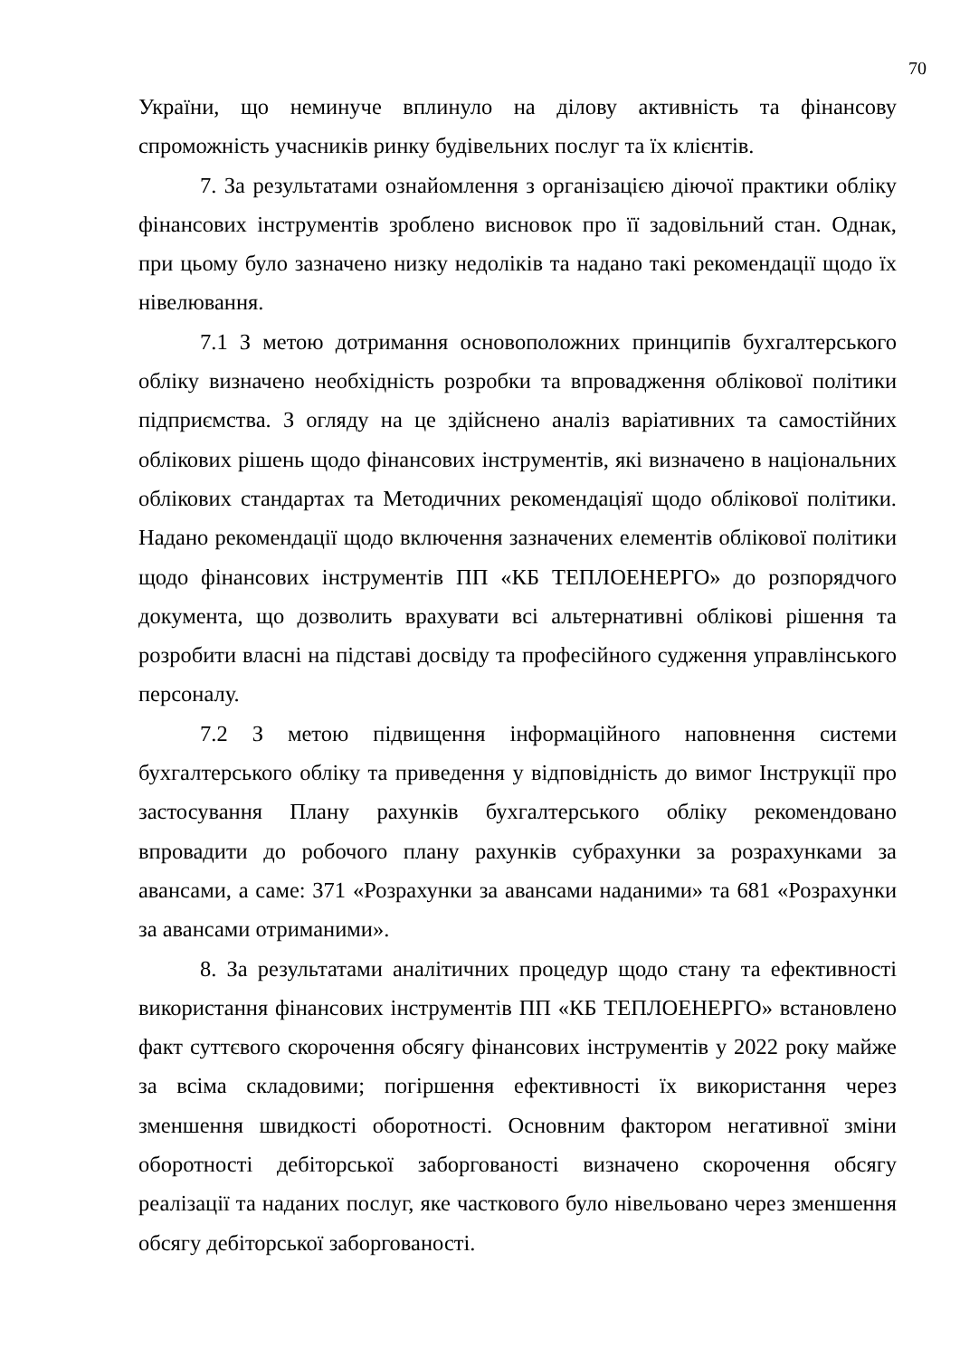70
України, що неминуче вплинуло на ділову активність та фінансову спроможність учасників ринку будівельних послуг та їх клієнтів.
7. За результатами ознайомлення з організацією діючої практики обліку фінансових інструментів зроблено висновок про її задовільний стан. Однак, при цьому було зазначено низку недоліків та надано такі рекомендації щодо їх нівелювання.
7.1 З метою дотримання основоположних принципів бухгалтерського обліку визначено необхідність розробки та впровадження облікової політики підприємства. З огляду на це здійснено аналіз варіативних та самостійних облікових рішень щодо фінансових інструментів, які визначено в національних облікових стандартах та Методичних рекомендаціяї щодо облікової політики. Надано рекомендації щодо включення зазначених елементів облікової політики щодо фінансових інструментів ПП «КБ ТЕПЛОЕНЕРГО» до розпорядчого документа, що дозволить врахувати всі альтернативні облікові рішення та розробити власні на підставі досвіду та професійного судження управлінського персоналу.
7.2 З метою підвищення інформаційного наповнення системи бухгалтерського обліку та приведення у відповідність до вимог Інструкції про застосування Плану рахунків бухгалтерського обліку рекомендовано впровадити до робочого плану рахунків субрахунки за розрахунками за авансами, а саме: 371 «Розрахунки за авансами наданими» та 681 «Розрахунки за авансами отриманими».
8. За результатами аналітичних процедур щодо стану та ефективності використання фінансових інструментів ПП «КБ ТЕПЛОЕНЕРГО» встановлено факт суттєвого скорочення обсягу фінансових інструментів у 2022 року майже за всіма складовими; погіршення ефективності їх використання через зменшення швидкості оборотності. Основним фактором негативної зміни оборотності дебіторської заборгованості визначено скорочення обсягу реалізації та наданих послуг, яке часткового було нівельовано через зменшення обсягу дебіторської заборгованості.